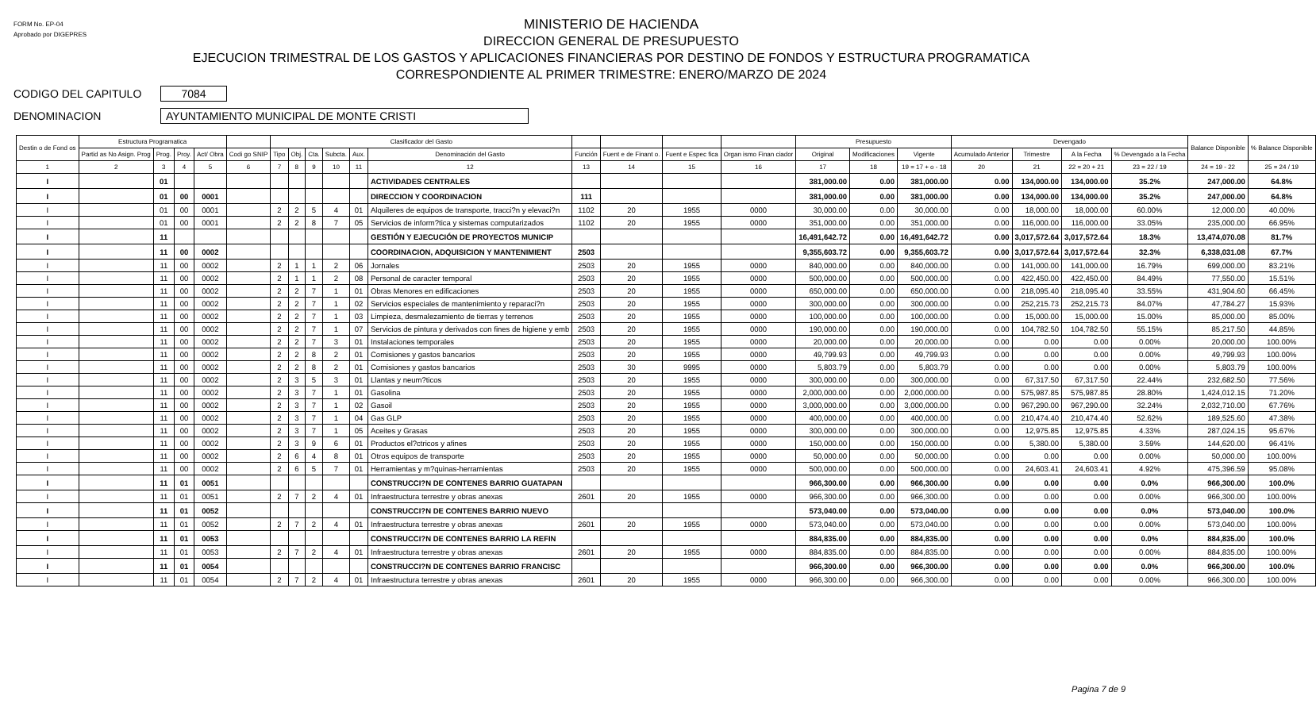FORM No. EP-04
Aprobado por DIGEPRES
MINISTERIO DE HACIENDA
DIRECCION GENERAL DE PRESUPUESTO
EJECUCION TRIMESTRAL DE LOS GASTOS Y APLICACIONES FINANCIERAS POR DESTINO DE FONDOS Y ESTRUCTURA PROGRAMATICA
CORRESPONDIENTE AL PRIMER TRIMESTRE: ENERO/MARZO DE 2024
CODIGO DEL CAPITULO 7084
DENOMINACION AYUNTAMIENTO MUNICIPAL DE MONTE CRISTI
| Destin o de Fond os | Estructura Programatica | | | | | Clasificador del Gasto | | | | | | | | | | Presupuesto | | | Devengado | | | | Balance Disponible | % Balance Disponible |
| --- | --- | --- | --- | --- | --- | --- | --- | --- | --- | --- | --- | --- | --- | --- | --- | --- | --- | --- | --- | --- | --- | --- | --- | --- |
| | Partid as No Asign. Prog | Prog. | Proy. | Act/ Obra | Codi go SNIP | Tipo | Obj. | Cta. | Subcta. | Aux. | Denominación del Gasto | Función | Fuent e de Finant o. | Fuent e Espec fica | Organ ismo Finan ciador | Original | Modificaciones | Vigente | Acumulado Anterior | Trimestre | A la Fecha | % Devengado a la Fecha | | |
| 1 | 2 | 3 | 4 | 5 | 6 | 7 | 8 | 9 | 10 | 11 | 12 | 13 | 14 | 15 | 16 | 17 | 18 | 19 = 17 + o - 18 | 20 | 21 | 22 = 20 + 21 | 23 = 22 / 19 | 24 = 19 - 22 | 25 = 24 / 19 |
| I | | 01 | | | | | | | | | ACTIVIDADES CENTRALES | | | | | 381,000.00 | 0.00 | 381,000.00 | 0.00 | 134,000.00 | 134,000.00 | 35.2% | 247,000.00 | 64.8% |
| I | | 01 | 00 | 0001 | | | | | | | DIRECCION Y COORDINACION | 111 | | | | 381,000.00 | 0.00 | 381,000.00 | 0.00 | 134,000.00 | 134,000.00 | 35.2% | 247,000.00 | 64.8% |
| I | | 01 | 00 | 0001 | | 2 | 2 | 5 | 4 | 01 | Alquileres de equipos de transporte, tracci?n y elevaci?n | 1102 | 20 | 1955 | 0000 | 30,000.00 | 0.00 | 30,000.00 | 0.00 | 18,000.00 | 18,000.00 | 60.00% | 12,000.00 | 40.00% |
| I | | 01 | 00 | 0001 | | 2 | 2 | 8 | 7 | 05 | Servicios de inform?tica y sistemas computarizados | 1102 | 20 | 1955 | 0000 | 351,000.00 | 0.00 | 351,000.00 | 0.00 | 116,000.00 | 116,000.00 | 33.05% | 235,000.00 | 66.95% |
| I | | 11 | | | | | | | | | GESTIÓN Y EJECUCIÓN DE PROYECTOS MUNICIP | | | | | 16,491,642.72 | 0.00 | 16,491,642.72 | 0.00 | 3,017,572.64 | 3,017,572.64 | 18.3% | 13,474,070.08 | 81.7% |
| I | | 11 | 00 | 0002 | | | | | | | COORDINACION, ADQUISICION Y MANTENIMIENT | 2503 | | | | 9,355,603.72 | 0.00 | 9,355,603.72 | 0.00 | 3,017,572.64 | 3,017,572.64 | 32.3% | 6,338,031.08 | 67.7% |
| I | | 11 | 00 | 0002 | | 2 | 1 | 1 | 2 | 06 | Jornales | 2503 | 20 | 1955 | 0000 | 840,000.00 | 0.00 | 840,000.00 | 0.00 | 141,000.00 | 141,000.00 | 16.79% | 699,000.00 | 83.21% |
| I | | 11 | 00 | 0002 | | 2 | 1 | 1 | 2 | 08 | Personal de caracter temporal | 2503 | 20 | 1955 | 0000 | 500,000.00 | 0.00 | 500,000.00 | 0.00 | 422,450.00 | 422,450.00 | 84.49% | 77,550.00 | 15.51% |
| I | | 11 | 00 | 0002 | | 2 | 2 | 7 | 1 | 01 | Obras Menores en edificaciones | 2503 | 20 | 1955 | 0000 | 650,000.00 | 0.00 | 650,000.00 | 0.00 | 218,095.40 | 218,095.40 | 33.55% | 431,904.60 | 66.45% |
| I | | 11 | 00 | 0002 | | 2 | 2 | 7 | 1 | 02 | Servicios especiales de mantenimiento y reparaci?n | 2503 | 20 | 1955 | 0000 | 300,000.00 | 0.00 | 300,000.00 | 0.00 | 252,215.73 | 252,215.73 | 84.07% | 47,784.27 | 15.93% |
| I | | 11 | 00 | 0002 | | 2 | 2 | 7 | 1 | 03 | Limpieza, desmalezamiento de tierras y terrenos | 2503 | 20 | 1955 | 0000 | 100,000.00 | 0.00 | 100,000.00 | 0.00 | 15,000.00 | 15,000.00 | 15.00% | 85,000.00 | 85.00% |
| I | | 11 | 00 | 0002 | | 2 | 2 | 7 | 1 | 07 | Servicios de pintura y derivados con fines de higiene y emb | 2503 | 20 | 1955 | 0000 | 190,000.00 | 0.00 | 190,000.00 | 0.00 | 104,782.50 | 104,782.50 | 55.15% | 85,217.50 | 44.85% |
| I | | 11 | 00 | 0002 | | 2 | 2 | 7 | 3 | 01 | Instalaciones temporales | 2503 | 20 | 1955 | 0000 | 20,000.00 | 0.00 | 20,000.00 | 0.00 | 0.00 | 0.00 | 0.00% | 20,000.00 | 100.00% |
| I | | 11 | 00 | 0002 | | 2 | 2 | 8 | 2 | 01 | Comisiones y gastos bancarios | 2503 | 20 | 1955 | 0000 | 49,799.93 | 0.00 | 49,799.93 | 0.00 | 0.00 | 0.00 | 0.00% | 49,799.93 | 100.00% |
| I | | 11 | 00 | 0002 | | 2 | 2 | 8 | 2 | 01 | Comisiones y gastos bancarios | 2503 | 30 | 9995 | 0000 | 5,803.79 | 0.00 | 5,803.79 | 0.00 | 0.00 | 0.00 | 0.00% | 5,803.79 | 100.00% |
| I | | 11 | 00 | 0002 | | 2 | 3 | 5 | 3 | 01 | Llantas y neum?ticos | 2503 | 20 | 1955 | 0000 | 300,000.00 | 0.00 | 300,000.00 | 0.00 | 67,317.50 | 67,317.50 | 22.44% | 232,682.50 | 77.56% |
| I | | 11 | 00 | 0002 | | 2 | 3 | 7 | 1 | 01 | Gasolina | 2503 | 20 | 1955 | 0000 | 2,000,000.00 | 0.00 | 2,000,000.00 | 0.00 | 575,987.85 | 575,987.85 | 28.80% | 1,424,012.15 | 71.20% |
| I | | 11 | 00 | 0002 | | 2 | 3 | 7 | 1 | 02 | Gasoil | 2503 | 20 | 1955 | 0000 | 3,000,000.00 | 0.00 | 3,000,000.00 | 0.00 | 967,290.00 | 967,290.00 | 32.24% | 2,032,710.00 | 67.76% |
| I | | 11 | 00 | 0002 | | 2 | 3 | 7 | 1 | 04 | Gas GLP | 2503 | 20 | 1955 | 0000 | 400,000.00 | 0.00 | 400,000.00 | 0.00 | 210,474.40 | 210,474.40 | 52.62% | 189,525.60 | 47.38% |
| I | | 11 | 00 | 0002 | | 2 | 3 | 7 | 1 | 05 | Aceites y Grasas | 2503 | 20 | 1955 | 0000 | 300,000.00 | 0.00 | 300,000.00 | 0.00 | 12,975.85 | 12,975.85 | 4.33% | 287,024.15 | 95.67% |
| I | | 11 | 00 | 0002 | | 2 | 3 | 9 | 6 | 01 | Productos el?ctricos y afines | 2503 | 20 | 1955 | 0000 | 150,000.00 | 0.00 | 150,000.00 | 0.00 | 5,380.00 | 5,380.00 | 3.59% | 144,620.00 | 96.41% |
| I | | 11 | 00 | 0002 | | 2 | 6 | 4 | 8 | 01 | Otros equipos de transporte | 2503 | 20 | 1955 | 0000 | 50,000.00 | 0.00 | 50,000.00 | 0.00 | 0.00 | 0.00 | 0.00% | 50,000.00 | 100.00% |
| I | | 11 | 00 | 0002 | | 2 | 6 | 5 | 7 | 01 | Herramientas y m?quinas-herramientas | 2503 | 20 | 1955 | 0000 | 500,000.00 | 0.00 | 500,000.00 | 0.00 | 24,603.41 | 24,603.41 | 4.92% | 475,396.59 | 95.08% |
| I | | 11 | 01 | 0051 | | | | | | | CONSTRUCCI?N DE CONTENES BARRIO GUATAPAN | | | | | 966,300.00 | 0.00 | 966,300.00 | 0.00 | 0.00 | 0.00 | 0.0% | 966,300.00 | 100.0% |
| I | | 11 | 01 | 0051 | | 2 | 7 | 2 | 4 | 01 | Infraestructura terrestre y obras anexas | 2601 | 20 | 1955 | 0000 | 966,300.00 | 0.00 | 966,300.00 | 0.00 | 0.00 | 0.00 | 0.00% | 966,300.00 | 100.00% |
| I | | 11 | 01 | 0052 | | | | | | | CONSTRUCCI?N DE CONTENES BARRIO NUEVO | | | | | 573,040.00 | 0.00 | 573,040.00 | 0.00 | 0.00 | 0.00 | 0.0% | 573,040.00 | 100.0% |
| I | | 11 | 01 | 0052 | | 2 | 7 | 2 | 4 | 01 | Infraestructura terrestre y obras anexas | 2601 | 20 | 1955 | 0000 | 573,040.00 | 0.00 | 573,040.00 | 0.00 | 0.00 | 0.00 | 0.00% | 573,040.00 | 100.00% |
| I | | 11 | 01 | 0053 | | | | | | | CONSTRUCCI?N DE CONTENES BARRIO LA REFIN | | | | | 884,835.00 | 0.00 | 884,835.00 | 0.00 | 0.00 | 0.00 | 0.0% | 884,835.00 | 100.0% |
| I | | 11 | 01 | 0053 | | 2 | 7 | 2 | 4 | 01 | Infraestructura terrestre y obras anexas | 2601 | 20 | 1955 | 0000 | 884,835.00 | 0.00 | 884,835.00 | 0.00 | 0.00 | 0.00 | 0.00% | 884,835.00 | 100.00% |
| I | | 11 | 01 | 0054 | | | | | | | CONSTRUCCI?N DE CONTENES BARRIO FRANCISC | | | | | 966,300.00 | 0.00 | 966,300.00 | 0.00 | 0.00 | 0.00 | 0.0% | 966,300.00 | 100.0% |
| I | | 11 | 01 | 0054 | | 2 | 7 | 2 | 4 | 01 | Infraestructura terrestre y obras anexas | 2601 | 20 | 1955 | 0000 | 966,300.00 | 0.00 | 966,300.00 | 0.00 | 0.00 | 0.00 | 0.00% | 966,300.00 | 100.00% |
Pagina 7 de 9